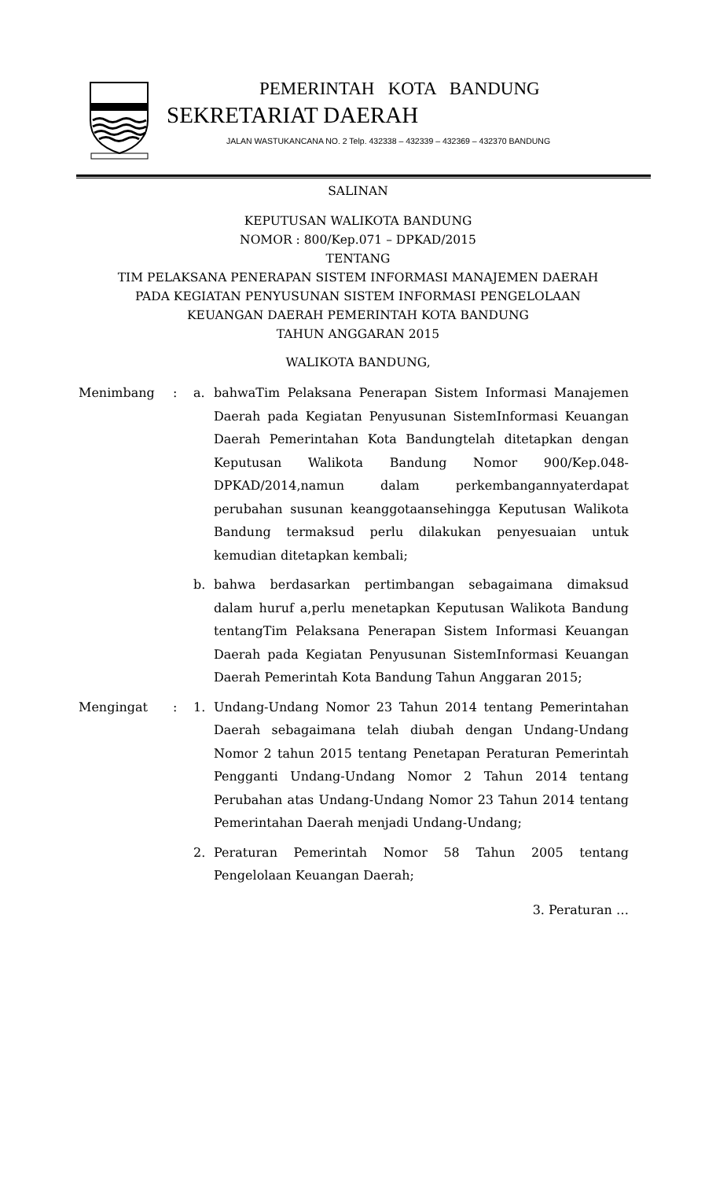PEMERINTAH KOTA BANDUNG
SEKRETARIAT DAERAH
JALAN WASTUKANCANA NO. 2 Telp. 432338 – 432339 – 432369 – 432370 BANDUNG
SALINAN
KEPUTUSAN WALIKOTA BANDUNG
NOMOR : 800/Kep.071 – DPKAD/2015
TENTANG
TIM PELAKSANA PENERAPAN SISTEM INFORMASI MANAJEMEN DAERAH
PADA KEGIATAN PENYUSUNAN SISTEM INFORMASI PENGELOLAAN
KEUANGAN DAERAH PEMERINTAH KOTA BANDUNG
TAHUN ANGGARAN 2015
WALIKOTA BANDUNG,
| Menimbang | : | a. | bahwaTim Pelaksana Penerapan Sistem Informasi Manajemen Daerah pada Kegiatan Penyusunan SistemInformasi Keuangan Daerah Pemerintahan Kota Bandungtelah ditetapkan dengan Keputusan Walikota Bandung Nomor 900/Kep.048-DPKAD/2014,namun dalam perkembangannyaterdapat perubahan susunan keanggotaansehingga Keputusan Walikota Bandung termaksud perlu dilakukan penyesuaian untuk kemudian ditetapkan kembali; |
| | | b. | bahwa berdasarkan pertimbangan sebagaimana dimaksud dalam huruf a,perlu menetapkan Keputusan Walikota Bandung tentangTim Pelaksana Penerapan Sistem Informasi Keuangan Daerah pada Kegiatan Penyusunan SistemInformasi Keuangan Daerah Pemerintah Kota Bandung Tahun Anggaran 2015; |
| Mengingat | : | 1. | Undang-Undang Nomor 23 Tahun 2014 tentang Pemerintahan Daerah sebagaimana telah diubah dengan Undang-Undang Nomor 2 tahun 2015 tentang Penetapan Peraturan Pemerintah Pengganti Undang-Undang Nomor 2 Tahun 2014 tentang Perubahan atas Undang-Undang Nomor 23 Tahun 2014 tentang Pemerintahan Daerah menjadi Undang-Undang; |
| | | 2. | Peraturan Pemerintah Nomor 58 Tahun 2005 tentang Pengelolaan Keuangan Daerah; |
| 3. Peraturan … | | | |